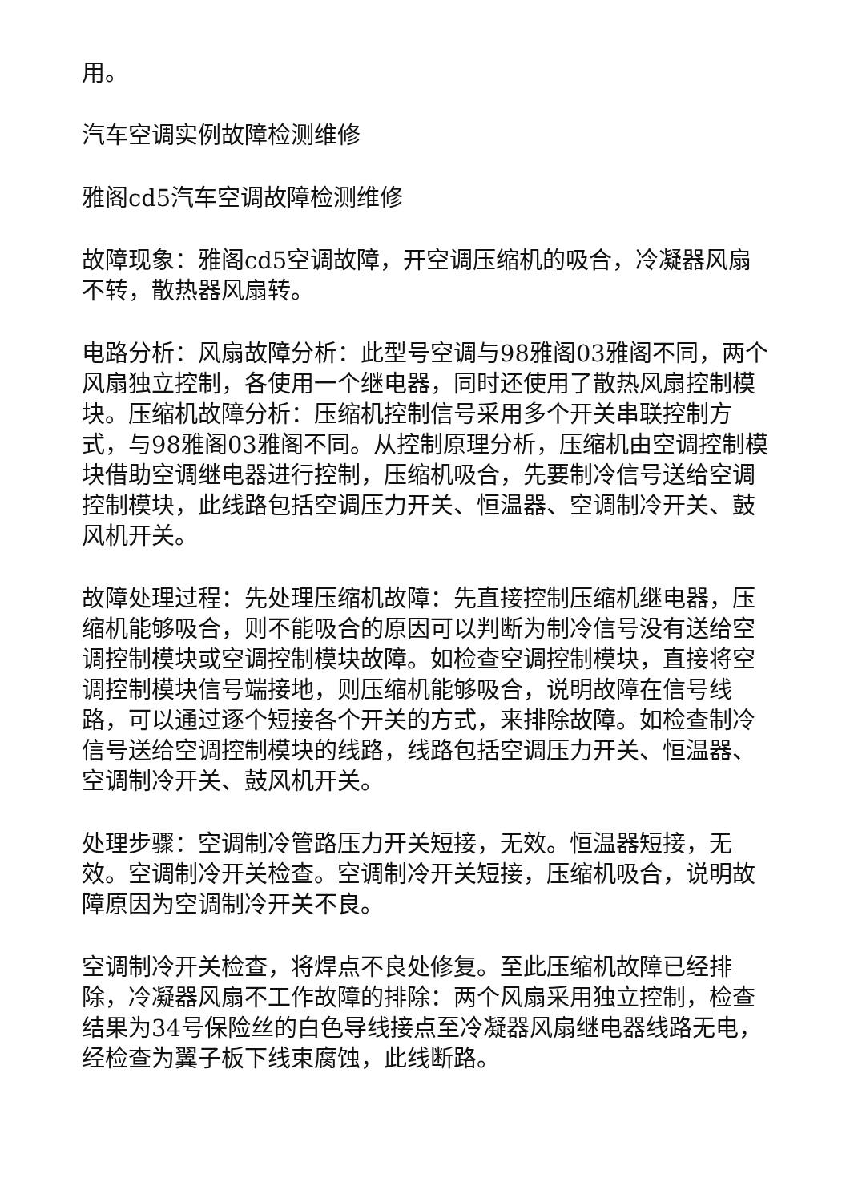用。
汽车空调实例故障检测维修
雅阁cd5汽车空调故障检测维修
故障现象：雅阁cd5空调故障，开空调压缩机的吸合，冷凝器风扇不转，散热器风扇转。
电路分析：风扇故障分析：此型号空调与98雅阁03雅阁不同，两个风扇独立控制，各使用一个继电器，同时还使用了散热风扇控制模块。压缩机故障分析：压缩机控制信号采用多个开关串联控制方式，与98雅阁03雅阁不同。从控制原理分析，压缩机由空调控制模块借助空调继电器进行控制，压缩机吸合，先要制冷信号送给空调控制模块，此线路包括空调压力开关、恒温器、空调制冷开关、鼓风机开关。
故障处理过程：先处理压缩机故障：先直接控制压缩机继电器，压缩机能够吸合，则不能吸合的原因可以判断为制冷信号没有送给空调控制模块或空调控制模块故障。如检查空调控制模块，直接将空调控制模块信号端接地，则压缩机能够吸合，说明故障在信号线路，可以通过逐个短接各个开关的方式，来排除故障。如检查制冷信号送给空调控制模块的线路，线路包括空调压力开关、恒温器、空调制冷开关、鼓风机开关。
处理步骤：空调制冷管路压力开关短接，无效。恒温器短接，无效。空调制冷开关检查。空调制冷开关短接，压缩机吸合，说明故障原因为空调制冷开关不良。
空调制冷开关检查，将焊点不良处修复。至此压缩机故障已经排除，冷凝器风扇不工作故障的排除：两个风扇采用独立控制，检查结果为34号保险丝的白色导线接点至冷凝器风扇继电器线路无电，经检查为翼子板下线束腐蚀，此线断路。